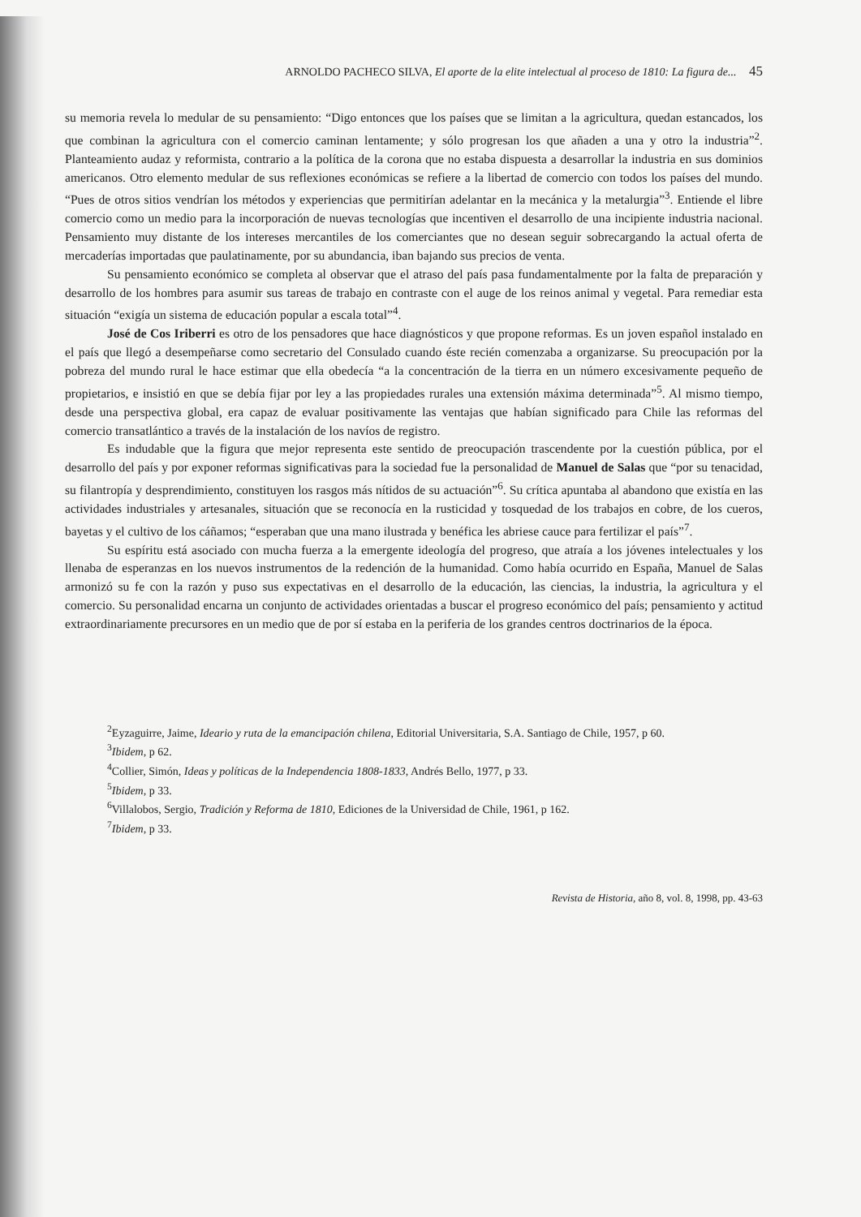ARNOLDO PACHECO SILVA, El aporte de la elite intelectual al proceso de 1810: La figura de... 45
su memoria revela lo medular de su pensamiento: “Digo entonces que los países que se limitan a la agricultura, quedan estancados, los que combinan la agricultura con el comercio caminan lentamente; y sólo progresan los que añaden a una y otro la industria”<sup>2</sup>. Planteamiento audaz y reformista, contrario a la política de la corona que no estaba dispuesta a desarrollar la industria en sus dominios americanos. Otro elemento medular de sus reflexiones económicas se refiere a la libertad de comercio con todos los países del mundo. “Pues de otros sitios vendrían los métodos y experiencias que permitirían adelantar en la mecánica y la metalurgia”<sup>3</sup>. Entiende el libre comercio como un medio para la incorporación de nuevas tecnologías que incentiven el desarrollo de una incipiente industria nacional. Pensamiento muy distante de los intereses mercantiles de los comerciantes que no desean seguir sobrecargando la actual oferta de mercaderías importadas que paulatinamente, por su abundancia, iban bajando sus precios de venta.
Su pensamiento económico se completa al observar que el atraso del país pasa fundamentalmente por la falta de preparación y desarrollo de los hombres para asumir sus tareas de trabajo en contraste con el auge de los reinos animal y vegetal. Para remediar esta situación “exigía un sistema de educación popular a escala total”<sup>4</sup>.
José de Cos Iriberri es otro de los pensadores que hace diagnósticos y que propone reformas. Es un joven español instalado en el país que llegó a desempeñarse como secretario del Consulado cuando éste recién comenzaba a organizarse. Su preocupación por la pobreza del mundo rural le hace estimar que ella obedecía “a la concentración de la tierra en un número excesivamente pequeño de propietarios, e insistió en que se debía fijar por ley a las propiedades rurales una extensión máxima determinada”<sup>5</sup>. Al mismo tiempo, desde una perspectiva global, era capaz de evaluar positivamente las ventajas que habían significado para Chile las reformas del comercio transatlántico a través de la instalación de los navíos de registro.
Es indudable que la figura que mejor representa este sentido de preocupación trascendente por la cuestión pública, por el desarrollo del país y por exponer reformas significativas para la sociedad fue la personalidad de Manuel de Salas que “por su tenacidad, su filantropía y desprendimiento, constituyen los rasgos más nítidos de su actuación”<sup>6</sup>. Su crítica apuntaba al abandono que existía en las actividades industriales y artesanales, situación que se reconocía en la rusticidad y tosquedad de los trabajos en cobre, de los cueros, bayetas y el cultivo de los cáñamos; “esperaban que una mano ilustrada y benéfica les abriese cauce para fertilizar el país”<sup>7</sup>.
Su espíritu está asociado con mucha fuerza a la emergente ideología del progreso, que atraía a los jóvenes intelectuales y los llenaba de esperanzas en los nuevos instrumentos de la redención de la humanidad. Como había ocurrido en España, Manuel de Salas armonizó su fe con la razón y puso sus expectativas en el desarrollo de la educación, las ciencias, la industria, la agricultura y el comercio. Su personalidad encarna un conjunto de actividades orientadas a buscar el progreso económico del país; pensamiento y actitud extraordinariamente precursores en un medio que de por sí estaba en la periferia de los grandes centros doctrinarios de la época.
<sup>2</sup> Eyzaguirre, Jaime, Ideario y ruta de la emancipación chilena, Editorial Universitaria, S.A. Santiago de Chile, 1957, p 60.
<sup>3</sup> Ibidem, p 62.
<sup>4</sup> Collier, Simón, Ideas y políticas de la Independencia 1808-1833, Andrés Bello, 1977, p 33.
<sup>5</sup> Ibidem, p 33.
<sup>6</sup> Villalobos, Sergio, Tradición y Reforma de 1810, Ediciones de la Universidad de Chile, 1961, p 162.
<sup>7</sup> Ibidem, p 33.
Revista de Historia, año 8, vol. 8, 1998, pp. 43-63